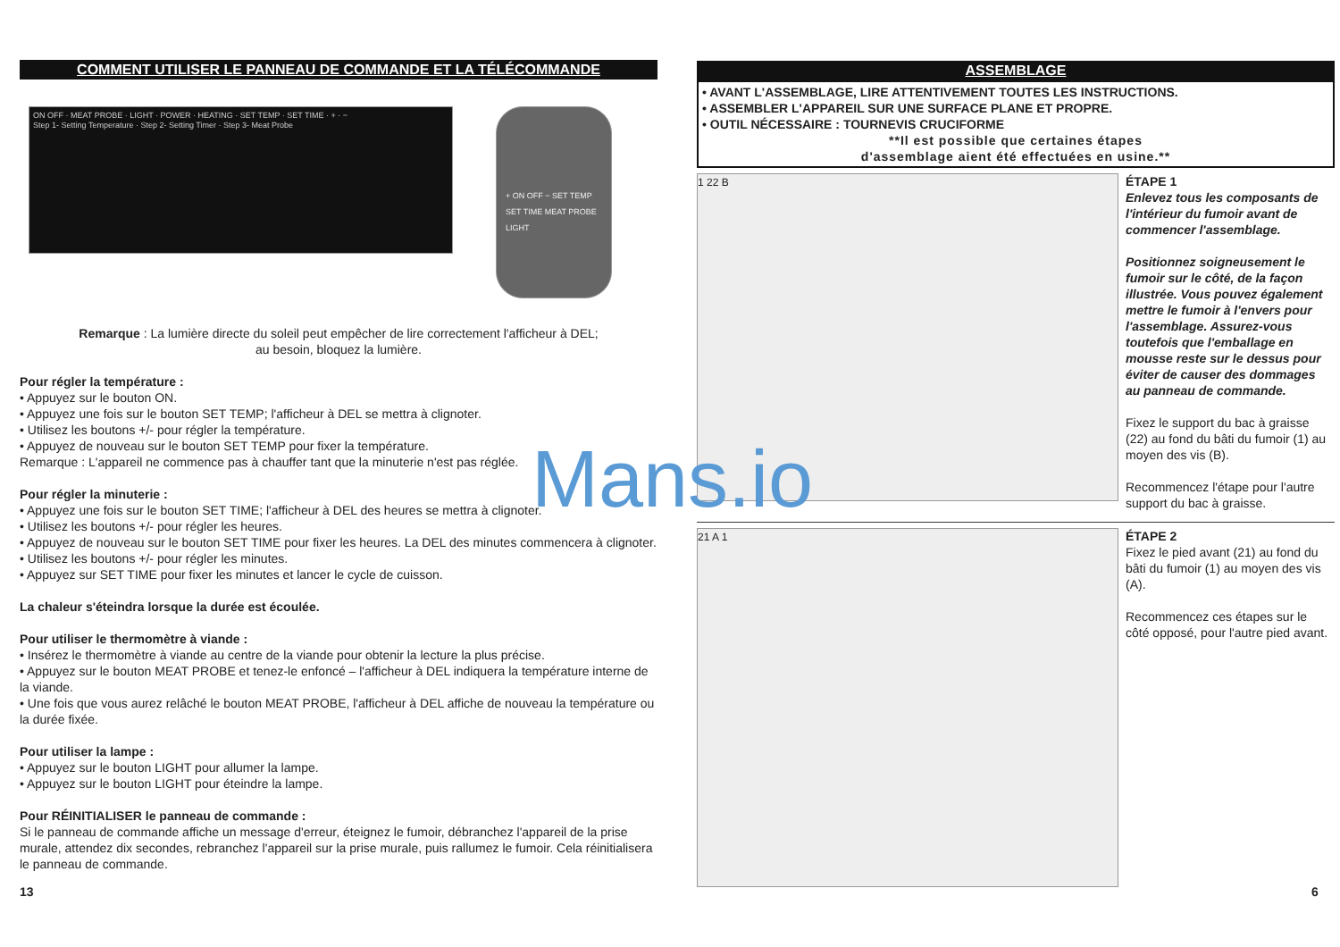COMMENT UTILISER LE PANNEAU DE COMMANDE ET LA TÉLÉCOMMANDE
ON OFF · MEAT PROBE · LIGHT · POWER · HEATING · SET TEMP · SET TIME · + · −
Step 1- Setting Temperature · Step 2- Setting Timer · Step 3- Meat Probe
+ ON OFF − SET TEMP SET TIME MEAT PROBE LIGHT
Remarque : La lumière directe du soleil peut empêcher de lire correctement l'afficheur à DEL;
au besoin, bloquez la lumière.
Pour régler la température :
• Appuyez sur le bouton ON.
• Appuyez une fois sur le bouton SET TEMP; l'afficheur à DEL se mettra à clignoter.
• Utilisez les boutons +/- pour régler la température.
• Appuyez de nouveau sur le bouton SET TEMP pour fixer la température.
Remarque : L'appareil ne commence pas à chauffer tant que la minuterie n'est pas réglée.
Pour régler la minuterie :
• Appuyez une fois sur le bouton SET TIME; l'afficheur à DEL des heures se mettra à clignoter.
• Utilisez les boutons +/- pour régler les heures.
• Appuyez de nouveau sur le bouton SET TIME pour fixer les heures. La DEL des minutes commencera à clignoter.
• Utilisez les boutons +/- pour régler les minutes.
• Appuyez sur SET TIME pour fixer les minutes et lancer le cycle de cuisson.
La chaleur s'éteindra lorsque la durée est écoulée.
Pour utiliser le thermomètre à viande :
• Insérez le thermomètre à viande au centre de la viande pour obtenir la lecture la plus précise.
• Appuyez sur le bouton MEAT PROBE et tenez-le enfoncé – l'afficheur à DEL indiquera la température interne de la viande.
• Une fois que vous aurez relâché le bouton MEAT PROBE, l'afficheur à DEL affiche de nouveau la température ou la durée fixée.
Pour utiliser la lampe :
• Appuyez sur le bouton LIGHT pour allumer la lampe.
• Appuyez sur le bouton LIGHT pour éteindre la lampe.
Pour RÉINITIALISER le panneau de commande :
Si le panneau de commande affiche un message d'erreur, éteignez le fumoir, débranchez l'appareil de la prise murale, attendez dix secondes, rebranchez l'appareil sur la prise murale, puis rallumez le fumoir. Cela réinitialisera le panneau de commande.
ASSEMBLAGE
• AVANT L'ASSEMBLAGE, LIRE ATTENTIVEMENT TOUTES LES INSTRUCTIONS.
• ASSEMBLER L'APPAREIL SUR UNE SURFACE PLANE ET PROPRE.
• OUTIL NÉCESSAIRE : TOURNEVIS CRUCIFORME
**Il est possible que certaines étapes
d'assemblage aient été effectuées en usine.**
1 22 B
ÉTAPE 1
Enlevez tous les composants de l'intérieur du fumoir avant de commencer l'assemblage.
Positionnez soigneusement le fumoir sur le côté, de la façon illustrée. Vous pouvez également mettre le fumoir à l'envers pour l'assemblage. Assurez-vous toutefois que l'emballage en mousse reste sur le dessus pour éviter de causer des dommages au panneau de commande.
Fixez le support du bac à graisse (22) au fond du bâti du fumoir (1) au moyen des vis (B).
Recommencez l'étape pour l'autre support du bac à graisse.
21 A 1
ÉTAPE 2
Fixez le pied avant (21) au fond du bâti du fumoir (1) au moyen des vis (A).
Recommencez ces étapes sur le côté opposé, pour l'autre pied avant.
13 6
Mans.io